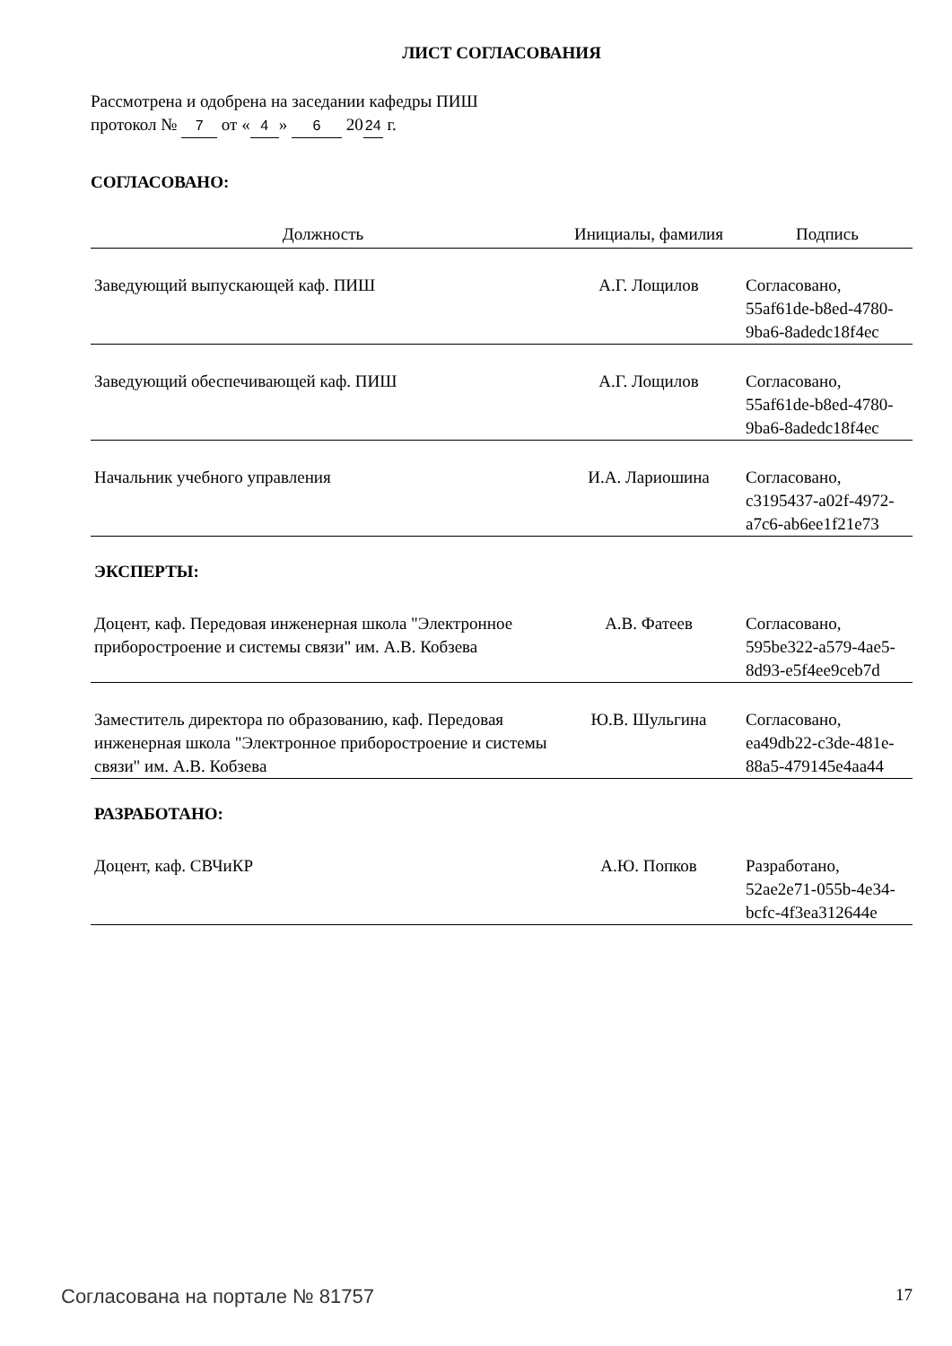ЛИСТ СОГЛАСОВАНИЯ
Рассмотрена и одобрена на заседании кафедры ПИШ
протокол № 7 от « 4 » 6 20 24 г.
СОГЛАСОВАНО:
| Должность | Инициалы, фамилия | Подпись |
| --- | --- | --- |
| Заведующий выпускающей каф. ПИШ | А.Г. Лощилов | Согласовано, 55af61de-b8ed-4780- 9ba6-8adedc18f4ec |
| Заведующий обеспечивающей каф. ПИШ | А.Г. Лощилов | Согласовано, 55af61de-b8ed-4780- 9ba6-8adedc18f4ec |
| Начальник учебного управления | И.А. Лариошина | Согласовано, c3195437-a02f-4972- a7c6-ab6ee1f21e73 |
| ЭКСПЕРТЫ: | | |
| Доцент, каф. Передовая инженерная школа "Электронное приборостроение и системы связи" им. А.В. Кобзева | А.В. Фатеев | Согласовано, 595be322-a579-4ae5- 8d93-e5f4ee9ceb7d |
| Заместитель директора по образованию, каф. Передовая инженерная школа "Электронное приборостроение и системы связи" им. А.В. Кобзева | Ю.В. Шульгина | Согласовано, ea49db22-c3de-481e- 88a5-479145e4aa44 |
| РАЗРАБОТАНО: | | |
| Доцент, каф. СВЧиКР | А.Ю. Попков | Разработано, 52ae2e71-055b-4e34- bcfc-4f3ea312644e |
Согласована на портале № 81757 17